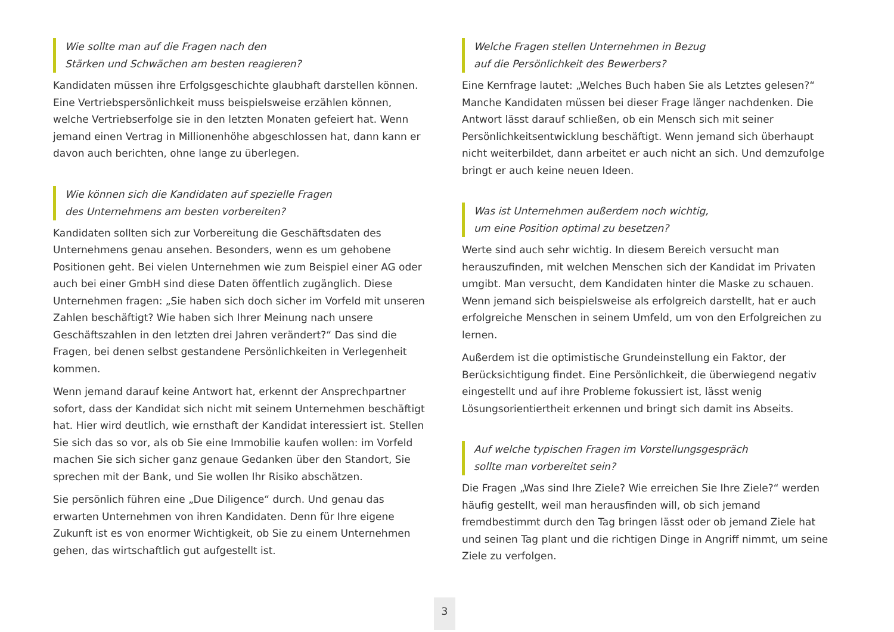Wie sollte man auf die Fragen nach den
Stärken und Schwächen am besten reagieren?
Kandidaten müssen ihre Erfolgsgeschichte glaubhaft darstellen können. Eine Vertriebspersönlichkeit muss beispielsweise erzählen können, welche Vertriebserfolge sie in den letzten Monaten gefeiert hat. Wenn jemand einen Vertrag in Millionenhöhe abgeschlossen hat, dann kann er davon auch berichten, ohne lange zu überlegen.
Wie können sich die Kandidaten auf spezielle Fragen
des Unternehmens am besten vorbereiten?
Kandidaten sollten sich zur Vorbereitung die Geschäftsdaten des Unternehmens genau ansehen. Besonders, wenn es um gehobene Positionen geht. Bei vielen Unternehmen wie zum Beispiel einer AG oder auch bei einer GmbH sind diese Daten öffentlich zugänglich. Diese Unternehmen fragen: „Sie haben sich doch sicher im Vorfeld mit unseren Zahlen beschäftigt? Wie haben sich Ihrer Meinung nach unsere Geschäftszahlen in den letzten drei Jahren verändert?“ Das sind die Fragen, bei denen selbst gestandene Persönlichkeiten in Verlegenheit kommen.
Wenn jemand darauf keine Antwort hat, erkennt der Ansprechpartner sofort, dass der Kandidat sich nicht mit seinem Unternehmen beschäftigt hat. Hier wird deutlich, wie ernsthaft der Kandidat interessiert ist. Stellen Sie sich das so vor, als ob Sie eine Immobilie kaufen wollen: im Vorfeld machen Sie sich sicher ganz genaue Gedanken über den Standort, Sie sprechen mit der Bank, und Sie wollen Ihr Risiko abschätzen.
Sie persönlich führen eine „Due Diligence“ durch. Und genau das erwarten Unternehmen von ihren Kandidaten. Denn für Ihre eigene Zukunft ist es von enormer Wichtigkeit, ob Sie zu einem Unternehmen gehen, das wirtschaftlich gut aufgestellt ist.
Welche Fragen stellen Unternehmen in Bezug
auf die Persönlichkeit des Bewerbers?
Eine Kernfrage lautet: „Welches Buch haben Sie als Letztes gelesen?“ Manche Kandidaten müssen bei dieser Frage länger nachdenken. Die Antwort lässt darauf schließen, ob ein Mensch sich mit seiner Persönlichkeitsentwicklung beschäftigt. Wenn jemand sich überhaupt nicht weiterbildet, dann arbeitet er auch nicht an sich. Und demzufolge bringt er auch keine neuen Ideen.
Was ist Unternehmen außerdem noch wichtig,
um eine Position optimal zu besetzen?
Werte sind auch sehr wichtig. In diesem Bereich versucht man herauszufinden, mit welchen Menschen sich der Kandidat im Privaten umgibt. Man versucht, dem Kandidaten hinter die Maske zu schauen. Wenn jemand sich beispielsweise als erfolgreich darstellt, hat er auch erfolgreiche Menschen in seinem Umfeld, um von den Erfolgreichen zu lernen.
Außerdem ist die optimistische Grundeinstellung ein Faktor, der Berücksichtigung findet. Eine Persönlichkeit, die überwiegend negativ eingestellt und auf ihre Probleme fokussiert ist, lässt wenig Lösungsorientiertheit erkennen und bringt sich damit ins Abseits.
Auf welche typischen Fragen im Vorstellungsgespräch
sollte man vorbereitet sein?
Die Fragen „Was sind Ihre Ziele? Wie erreichen Sie Ihre Ziele?“ werden häufig gestellt, weil man herausfinden will, ob sich jemand fremdbestimmt durch den Tag bringen lässt oder ob jemand Ziele hat und seinen Tag plant und die richtigen Dinge in Angriff nimmt, um seine Ziele zu verfolgen.
3